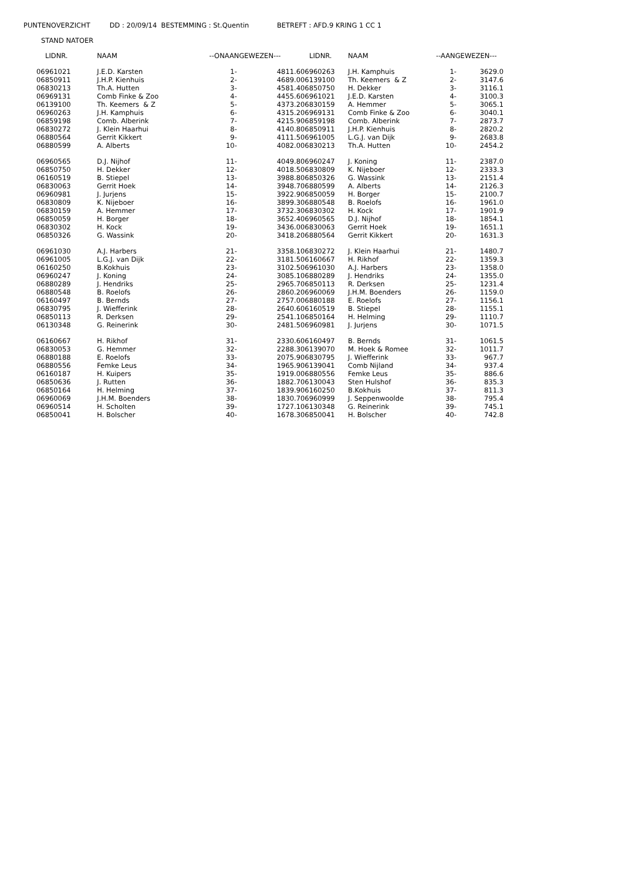PUNTENOVERZICHT DD : 20/09/14 BESTEMMING : St.Quentin BETREFT : AFD.9 KRING 1 CC 1
STAND NATOER
| LIDNR. | NAAM | --ONAANGEWEZEN--- | |
| --- | --- | --- | --- |
| 06961021 | J.E.D. Karsten | 1- | 4811.6 |
| 06850911 | J.H.P. Kienhuis | 2- | 4689.0 |
| 06830213 | Th.A. Hutten | 3- | 4581.4 |
| 06969131 | Comb Finke & Zoo | 4- | 4455.6 |
| 06139100 | Th. Keemers & Z | 5- | 4373.2 |
| 06960263 | J.H. Kamphuis | 6- | 4315.2 |
| 06859198 | Comb. Alberink | 7- | 4215.9 |
| 06830272 | J. Klein Haarhui | 8- | 4140.8 |
| 06880564 | Gerrit Kikkert | 9- | 4111.5 |
| 06880599 | A. Alberts | 10- | 4082.0 |
| 06960565 | D.J. Nijhof | 11- | 4049.8 |
| 06850750 | H. Dekker | 12- | 4018.5 |
| 06160519 | B. Stiepel | 13- | 3988.8 |
| 06830063 | Gerrit Hoek | 14- | 3948.7 |
| 06960981 | J. Jurjens | 15- | 3922.9 |
| 06830809 | K. Nijeboer | 16- | 3899.3 |
| 06830159 | A. Hemmer | 17- | 3732.3 |
| 06850059 | H. Borger | 18- | 3652.4 |
| 06830302 | H. Kock | 19- | 3436.0 |
| 06850326 | G. Wassink | 20- | 3418.2 |
| 06961030 | A.J. Harbers | 21- | 3358.1 |
| 06961005 | L.G.J. van Dijk | 22- | 3181.5 |
| 06160250 | B.Kokhuis | 23- | 3102.5 |
| 06960247 | J. Koning | 24- | 3085.1 |
| 06880289 | J. Hendriks | 25- | 2965.7 |
| 06880548 | B. Roelofs | 26- | 2860.2 |
| 06160497 | B. Bernds | 27- | 2757.0 |
| 06830795 | J. Wiefferink | 28- | 2640.6 |
| 06850113 | R. Derksen | 29- | 2541.1 |
| 06130348 | G. Reinerink | 30- | 2481.5 |
| 06160667 | H. Rikhof | 31- | 2330.6 |
| 06830053 | G. Hemmer | 32- | 2288.3 |
| 06880188 | E. Roelofs | 33- | 2075.9 |
| 06880556 | Femke Leus | 34- | 1965.9 |
| 06160187 | H. Kuipers | 35- | 1919.0 |
| 06850636 | J. Rutten | 36- | 1882.7 |
| 06850164 | H. Helming | 37- | 1839.9 |
| 06960069 | J.H.M. Boenders | 38- | 1830.7 |
| 06960514 | H. Scholten | 39- | 1727.1 |
| 06850041 | H. Bolscher | 40- | 1678.3 |
| LIDNR. | NAAM | --AANGEWEZEN--- | |
| --- | --- | --- | --- |
| 06960263 | J.H. Kamphuis | 1- | 3629.0 |
| 06139100 | Th. Keemers & Z | 2- | 3147.6 |
| 06850750 | H. Dekker | 3- | 3116.1 |
| 06961021 | J.E.D. Karsten | 4- | 3100.3 |
| 06830159 | A. Hemmer | 5- | 3065.1 |
| 06969131 | Comb Finke & Zoo | 6- | 3040.1 |
| 06859198 | Comb. Alberink | 7- | 2873.7 |
| 06850911 | J.H.P. Kienhuis | 8- | 2820.2 |
| 06961005 | L.G.J. van Dijk | 9- | 2683.8 |
| 06830213 | Th.A. Hutten | 10- | 2454.2 |
| 06960247 | J. Koning | 11- | 2387.0 |
| 06830809 | K. Nijeboer | 12- | 2333.3 |
| 06850326 | G. Wassink | 13- | 2151.4 |
| 06880599 | A. Alberts | 14- | 2126.3 |
| 06850059 | H. Borger | 15- | 2100.7 |
| 06880548 | B. Roelofs | 16- | 1961.0 |
| 06830302 | H. Kock | 17- | 1901.9 |
| 06960565 | D.J. Nijhof | 18- | 1854.1 |
| 06830063 | Gerrit Hoek | 19- | 1651.1 |
| 06880564 | Gerrit Kikkert | 20- | 1631.3 |
| 06830272 | J. Klein Haarhui | 21- | 1480.7 |
| 06160667 | H. Rikhof | 22- | 1359.3 |
| 06961030 | A.J. Harbers | 23- | 1358.0 |
| 06880289 | J. Hendriks | 24- | 1355.0 |
| 06850113 | R. Derksen | 25- | 1231.4 |
| 06960069 | J.H.M. Boenders | 26- | 1159.0 |
| 06880188 | E. Roelofs | 27- | 1156.1 |
| 06160519 | B. Stiepel | 28- | 1155.1 |
| 06850164 | H. Helming | 29- | 1110.7 |
| 06960981 | J. Jurjens | 30- | 1071.5 |
| 06160497 | B. Bernds | 31- | 1061.5 |
| 06139070 | M. Hoek & Romee | 32- | 1011.7 |
| 06830795 | J. Wiefferink | 33- | 967.7 |
| 06139041 | Comb Nijland | 34- | 937.4 |
| 06880556 | Femke Leus | 35- | 886.6 |
| 06130043 | Sten Hulshof | 36- | 835.3 |
| 06160250 | B.Kokhuis | 37- | 811.3 |
| 06960999 | J. Seppenwoolde | 38- | 795.4 |
| 06130348 | G. Reinerink | 39- | 745.1 |
| 06850041 | H. Bolscher | 40- | 742.8 |